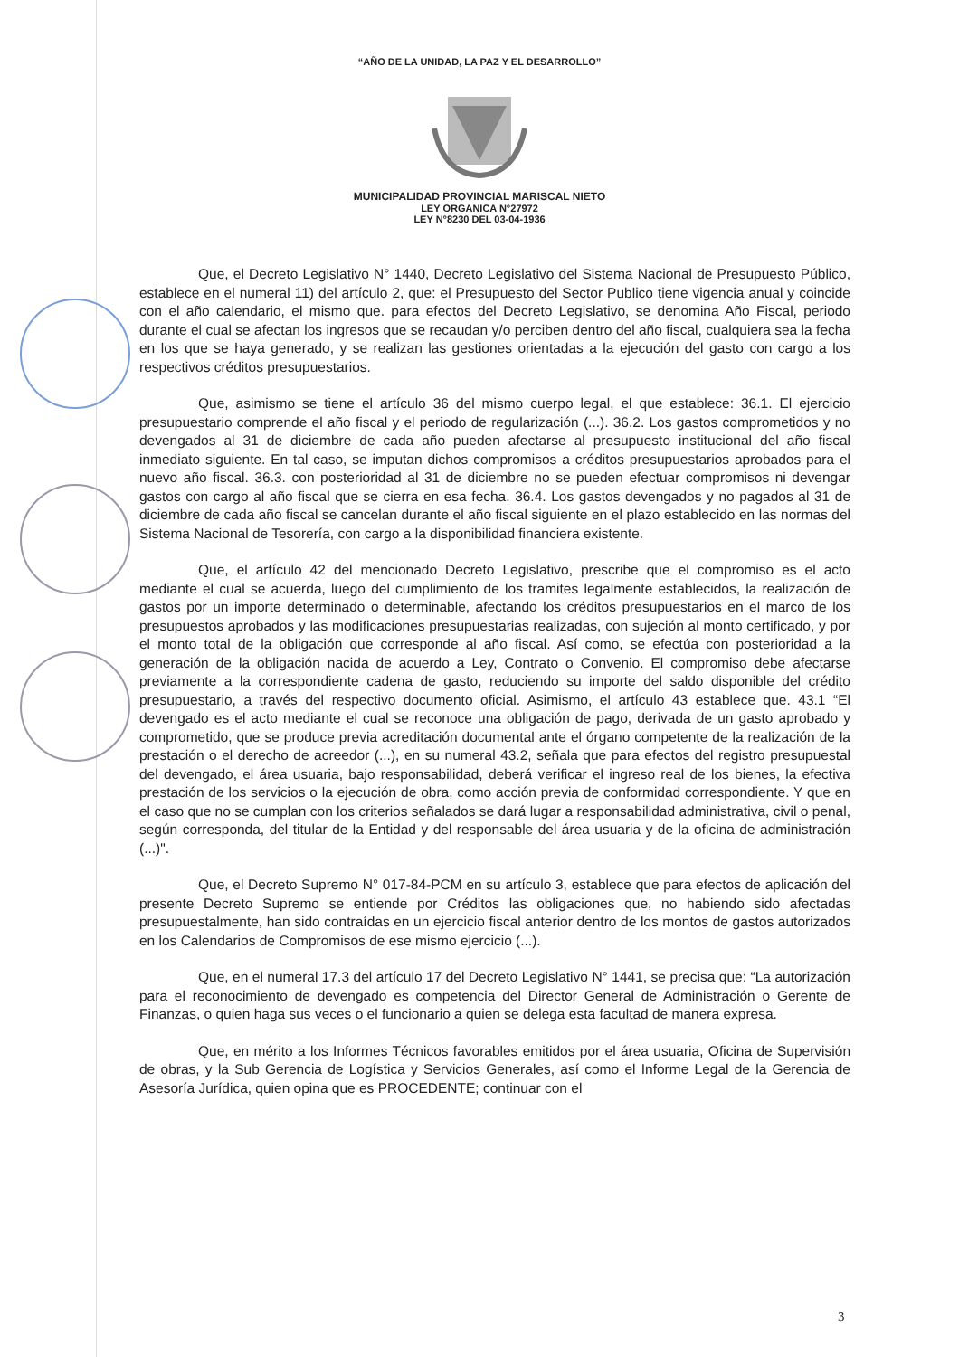“AÑO DE LA UNIDAD, LA PAZ Y EL DESARROLLO”
MUNICIPALIDAD PROVINCIAL MARISCAL NIETO
LEY ORGANICA N°27972
LEY N°8230 DEL 03-04-1936
Que, el Decreto Legislativo N° 1440, Decreto Legislativo del Sistema Nacional de Presupuesto Público, establece en el numeral 11) del artículo 2, que: el Presupuesto del Sector Publico tiene vigencia anual y coincide con el año calendario, el mismo que. para efectos del Decreto Legislativo, se denomina Año Fiscal, periodo durante el cual se afectan los ingresos que se recaudan y/o perciben dentro del año fiscal, cualquiera sea la fecha en los que se haya generado, y se realizan las gestiones orientadas a la ejecución del gasto con cargo a los respectivos créditos presupuestarios.
Que, asimismo se tiene el artículo 36 del mismo cuerpo legal, el que establece: 36.1. El ejercicio presupuestario comprende el año fiscal y el periodo de regularización (...). 36.2. Los gastos comprometidos y no devengados al 31 de diciembre de cada año pueden afectarse al presupuesto institucional del año fiscal inmediato siguiente. En tal caso, se imputan dichos compromisos a créditos presupuestarios aprobados para el nuevo año fiscal. 36.3. con posterioridad al 31 de diciembre no se pueden efectuar compromisos ni devengar gastos con cargo al año fiscal que se cierra en esa fecha. 36.4. Los gastos devengados y no pagados al 31 de diciembre de cada año fiscal se cancelan durante el año fiscal siguiente en el plazo establecido en las normas del Sistema Nacional de Tesorería, con cargo a la disponibilidad financiera existente.
Que, el artículo 42 del mencionado Decreto Legislativo, prescribe que el compromiso es el acto mediante el cual se acuerda, luego del cumplimiento de los tramites legalmente establecidos, la realización de gastos por un importe determinado o determinable, afectando los créditos presupuestarios en el marco de los presupuestos aprobados y las modificaciones presupuestarias realizadas, con sujeción al monto certificado, y por el monto total de la obligación que corresponde al año fiscal. Así como, se efectúa con posterioridad a la generación de la obligación nacida de acuerdo a Ley, Contrato o Convenio. El compromiso debe afectarse previamente a la correspondiente cadena de gasto, reduciendo su importe del saldo disponible del crédito presupuestario, a través del respectivo documento oficial. Asimismo, el artículo 43 establece que. 43.1 “El devengado es el acto mediante el cual se reconoce una obligación de pago, derivada de un gasto aprobado y comprometido, que se produce previa acreditación documental ante el órgano competente de la realización de la prestación o el derecho de acreedor (...), en su numeral 43.2, señala que para efectos del registro presupuestal del devengado, el área usuaria, bajo responsabilidad, deberá verificar el ingreso real de los bienes, la efectiva prestación de los servicios o la ejecución de obra, como acción previa de conformidad correspondiente. Y que en el caso que no se cumplan con los criterios señalados se dará lugar a responsabilidad administrativa, civil o penal, según corresponda, del titular de la Entidad y del responsable del área usuaria y de la oficina de administración (...)".
Que, el Decreto Supremo N° 017-84-PCM en su artículo 3, establece que para efectos de aplicación del presente Decreto Supremo se entiende por Créditos las obligaciones que, no habiendo sido afectadas presupuestalmente, han sido contraídas en un ejercicio fiscal anterior dentro de los montos de gastos autorizados en los Calendarios de Compromisos de ese mismo ejercicio (...).
Que, en el numeral 17.3 del artículo 17 del Decreto Legislativo N° 1441, se precisa que: “La autorización para el reconocimiento de devengado es competencia del Director General de Administración o Gerente de Finanzas, o quien haga sus veces o el funcionario a quien se delega esta facultad de manera expresa.
Que, en mérito a los Informes Técnicos favorables emitidos por el área usuaria, Oficina de Supervisión de obras, y la Sub Gerencia de Logística y Servicios Generales, así como el Informe Legal de la Gerencia de Asesoría Jurídica, quien opina que es PROCEDENTE; continuar con el
3